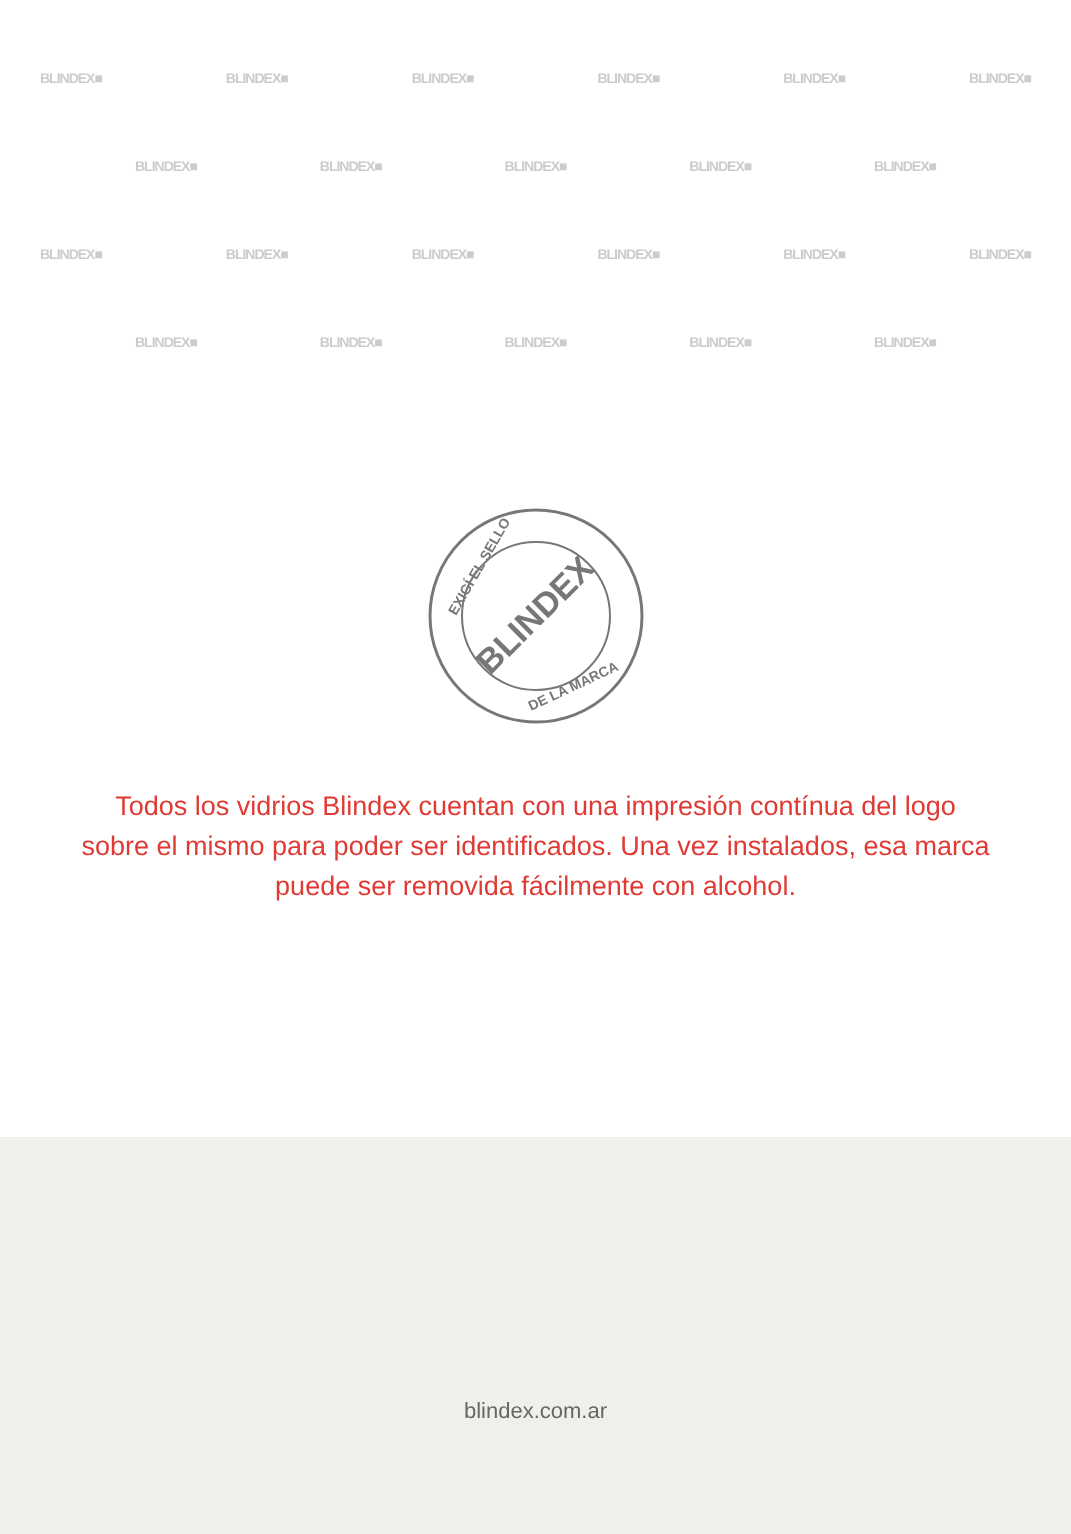BLINDEX■ BLINDEX■ BLINDEX■ BLINDEX■ BLINDEX■ BLINDEX■
BLINDEX■ BLINDEX■ BLINDEX■ BLINDEX■ BLINDEX■
BLINDEX■ BLINDEX■ BLINDEX■ BLINDEX■ BLINDEX■ BLINDEX■
BLINDEX■ BLINDEX■ BLINDEX■ BLINDEX■ BLINDEX■
EXIGÍ EL SELLO
BLINDEX
DE LA MARCA
Todos los vidrios Blindex cuentan con una impresión contínua del logo sobre el mismo para poder ser identificados. Una vez instalados, esa marca puede ser removida fácilmente con alcohol.
blindex.com.ar